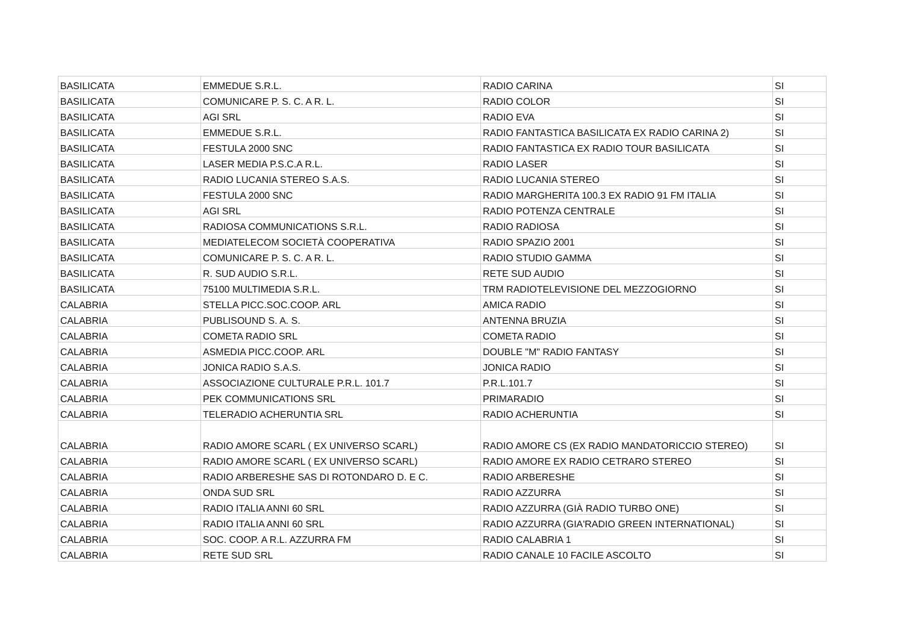| BASILICATA | EMMEDUE S.R.L. | RADIO CARINA | SI |
| BASILICATA | COMUNICARE P. S. C. A R. L. | RADIO COLOR | SI |
| BASILICATA | AGI SRL | RADIO EVA | SI |
| BASILICATA | EMMEDUE S.R.L. | RADIO FANTASTICA BASILICATA EX RADIO CARINA 2) | SI |
| BASILICATA | FESTULA 2000 SNC | RADIO FANTASTICA EX RADIO TOUR BASILICATA | SI |
| BASILICATA | LASER MEDIA P.S.C.A R.L. | RADIO LASER | SI |
| BASILICATA | RADIO LUCANIA STEREO S.A.S. | RADIO LUCANIA STEREO | SI |
| BASILICATA | FESTULA 2000 SNC | RADIO MARGHERITA 100.3 EX RADIO 91 FM ITALIA | SI |
| BASILICATA | AGI SRL | RADIO POTENZA CENTRALE | SI |
| BASILICATA | RADIOSA COMMUNICATIONS S.R.L. | RADIO RADIOSA | SI |
| BASILICATA | MEDIATELECOM SOCIETÀ COOPERATIVA | RADIO SPAZIO 2001 | SI |
| BASILICATA | COMUNICARE P. S. C. A R. L. | RADIO STUDIO GAMMA | SI |
| BASILICATA | R. SUD AUDIO S.R.L. | RETE SUD AUDIO | SI |
| BASILICATA | 75100 MULTIMEDIA S.R.L. | TRM RADIOTELEVISIONE DEL MEZZOGIORNO | SI |
| CALABRIA | STELLA PICC.SOC.COOP. ARL | AMICA RADIO | SI |
| CALABRIA | PUBLISOUND S. A. S. | ANTENNA BRUZIA | SI |
| CALABRIA | COMETA RADIO SRL | COMETA RADIO | SI |
| CALABRIA | ASMEDIA PICC.COOP. ARL | DOUBLE "M" RADIO FANTASY | SI |
| CALABRIA | JONICA RADIO S.A.S. | JONICA RADIO | SI |
| CALABRIA | ASSOCIAZIONE CULTURALE P.R.L. 101.7 | P.R.L.101.7 | SI |
| CALABRIA | PEK COMMUNICATIONS SRL | PRIMARADIO | SI |
| CALABRIA | TELERADIO ACHERUNTIA SRL | RADIO ACHERUNTIA | SI |
| CALABRIA | RADIO AMORE SCARL ( EX UNIVERSO SCARL) | RADIO AMORE CS (EX RADIO MANDATORICCIO STEREO) | SI |
| CALABRIA | RADIO AMORE SCARL ( EX UNIVERSO SCARL) | RADIO AMORE EX RADIO CETRARO STEREO | SI |
| CALABRIA | RADIO ARBERESHE SAS DI ROTONDARO D. E C. | RADIO ARBERESHE | SI |
| CALABRIA | ONDA SUD SRL | RADIO AZZURRA | SI |
| CALABRIA | RADIO ITALIA ANNI 60 SRL | RADIO AZZURRA (GIÀ RADIO TURBO ONE) | SI |
| CALABRIA | RADIO ITALIA ANNI 60 SRL | RADIO AZZURRA (GIA'RADIO GREEN INTERNATIONAL) | SI |
| CALABRIA | SOC. COOP. A R.L. AZZURRA FM | RADIO CALABRIA 1 | SI |
| CALABRIA | RETE SUD SRL | RADIO CANALE 10 FACILE ASCOLTO | SI |